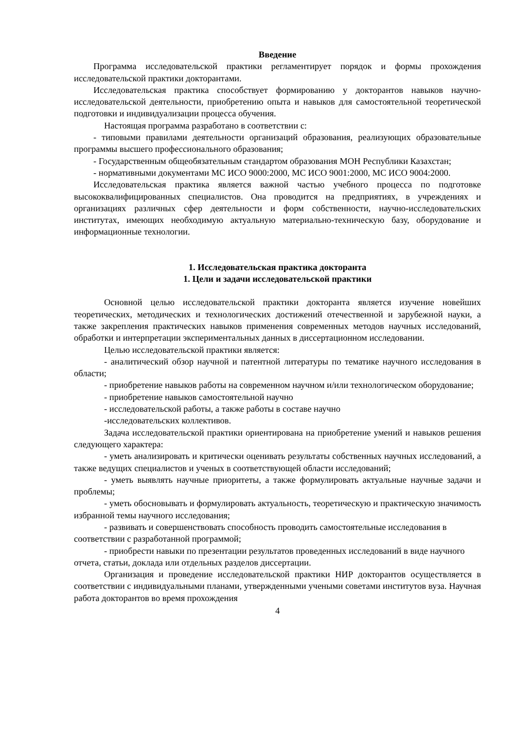Введение
Программа исследовательской практики регламентирует порядок и формы прохождения исследовательской практики докторантами.
Исследовательская практика способствует формированию у докторантов навыков научно-исследовательской деятельности, приобретению опыта и навыков для самостоятельной теоретической подготовки и индивидуализации процесса обучения.
Настоящая программа разработано в соответствии с:
- типовыми правилами деятельности организаций образования, реализующих образовательные программы высшего профессионального образования;
- Государственным общеобязательным стандартом образования МОН Республики Казахстан;
- нормативными документами МС ИСО 9000:2000, МС ИСО 9001:2000, МС ИСО 9004:2000.
Исследовательская практика является важной частью учебного процесса по подготовке высококвалифицированных специалистов. Она проводится на предприятиях, в учреждениях и организациях различных сфер деятельности и форм собственности, научно-исследовательских институтах, имеющих необходимую актуальную материально-техническую базу, оборудование и информационные технологии.
1. Исследовательская практика докторанта
1. Цели и задачи исследовательской практики
Основной целью исследовательской практики докторанта является изучение новейших теоретических, методических и технологических достижений отечественной и зарубежной науки, а также закрепления практических навыков применения современных методов научных исследований, обработки и интерпретации экспериментальных данных в диссертационном исследовании.
Целью исследовательской практики является:
- аналитический обзор научной и патентной литературы по тематике научного исследования в области;
- приобретение навыков работы на современном научном и/или технологическом оборудование;
- приобретение навыков самостоятельной научно
- исследовательской работы, а также работы в составе научно
-исследовательских коллективов.
Задача исследовательской практики ориентирована на приобретение умений и навыков решения следующего характера:
- уметь анализировать и критически оценивать результаты собственных научных исследований, а также ведущих специалистов и ученых в соответствующей области исследований;
- уметь выявлять научные приоритеты, а также формулировать актуальные научные задачи и проблемы;
- уметь обосновывать и формулировать актуальность, теоретическую и практическую значимость избранной темы научного исследования;
- развивать и совершенствовать способность проводить самостоятельные исследования в соответствии с разработанной программой;
- приобрести навыки по презентации результатов проведенных исследований в виде научного отчета, статьи, доклада или отдельных разделов диссертации.
Организация и проведение исследовательской практики НИР докторантов осуществляется в соответствии с индивидуальными планами, утвержденными учеными советами институтов вуза. Научная работа докторантов во время прохождения
4